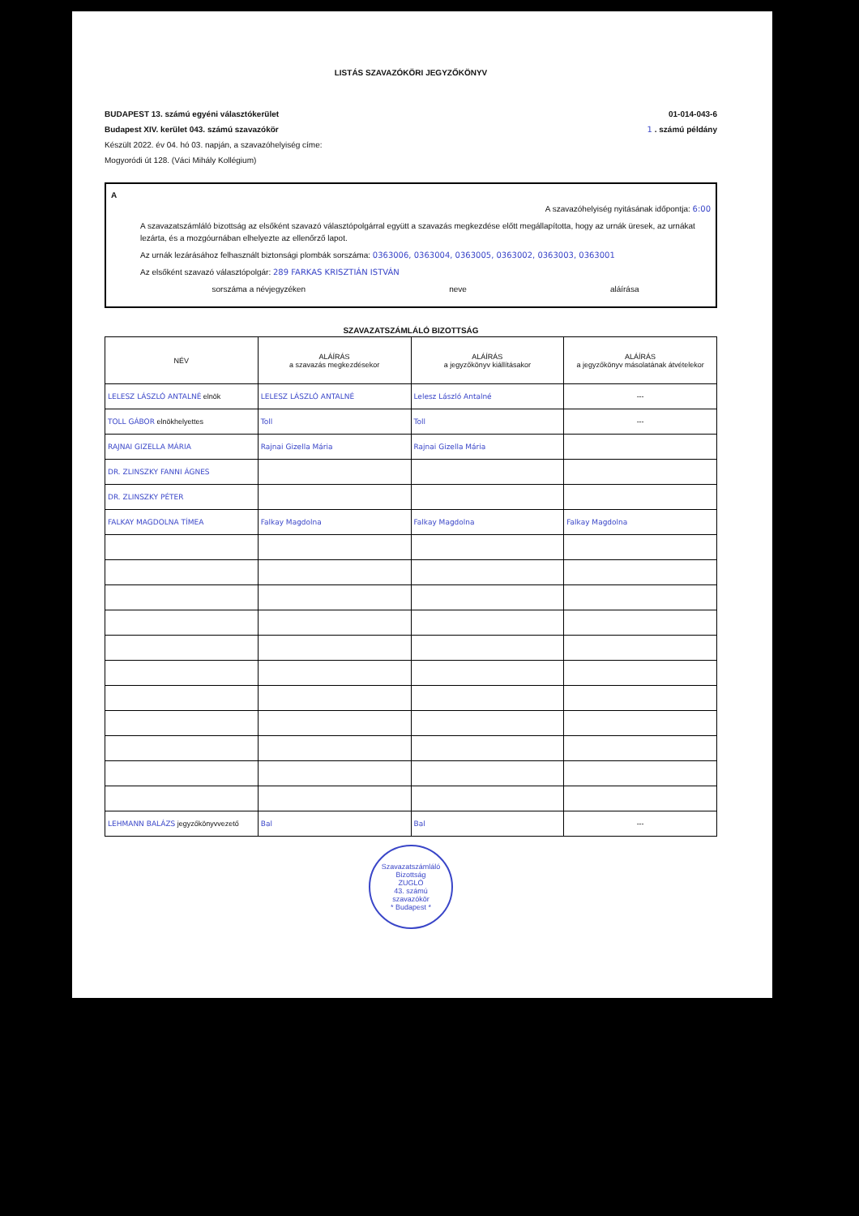LISTÁS SZAVAZÓKÖRI JEGYZŐKÖNYV
BUDAPEST 13. számú egyéni választókerület
Budapest XIV. kerület 043. számú szavazókör
Készült 2022. év 04. hó 03. napján, a szavazóhelyiség címe:
Mogyoródi út 128. (Váci Mihály Kollégium)
01-014-043-6
1 . számú példány
A
A szavazóhelyiség nyitásának időpontja: 6:00
A szavazatszámláló bizottság az elsőként szavazó választópolgárral együtt a szavazás megkezdése előtt megállapította, hogy az urnák üresek, az urnákat lezárta, és a mozgóurnában elhelyezte az ellenőrző lapot.
Az urnák lezárásához felhasznált biztonsági plombák sorszáma: 0363006, 0363004, 0363005, 0363002, 0363003, 0363001
Az elsőként szavazó választópolgár: 289 FARKAS KRISZTIÁN ISTVÁN
sorszáma a névjegyzéken neve aláírása
SZAVAZATSZÁMLÁLÓ BIZOTTSÁG
| NÉV | ALÁÍRÁS a szavazás megkezdésekor | ALÁÍRÁS a jegyzőkönyv kiállításakor | ALÁÍRÁS a jegyzőkönyv másolatának átvételekor |
| --- | --- | --- | --- |
| LELESZ LÁSZLÓ ANTALNÉ elnök | LELESZ LÁSZLÓ ANTALNÉ | Lelesz László Antalné | --- |
| TOLL GÁBOR elnökhelyettes | Toll | Toll | --- |
| RAJNAI GIZELLA MÁRIA | Rajnai Gizella Mária | Rajnai Gizella Mária | |
| DR. ZLINSZKY FANNI ÁGNES | | | |
| DR. ZLINSZKY PÉTER | | | |
| FALKAY MAGDOLNA TÍMEA | Falkay Magdolna | Falkay Magdolna | Falkay Magdolna |
| LEHMANN BALÁZS jegyzőkönyvvezető | Bal | Bal | --- |
Szavazatszámláló Bizottság
ZUGLÓ
43. számú
szavazókör
* Budapest *